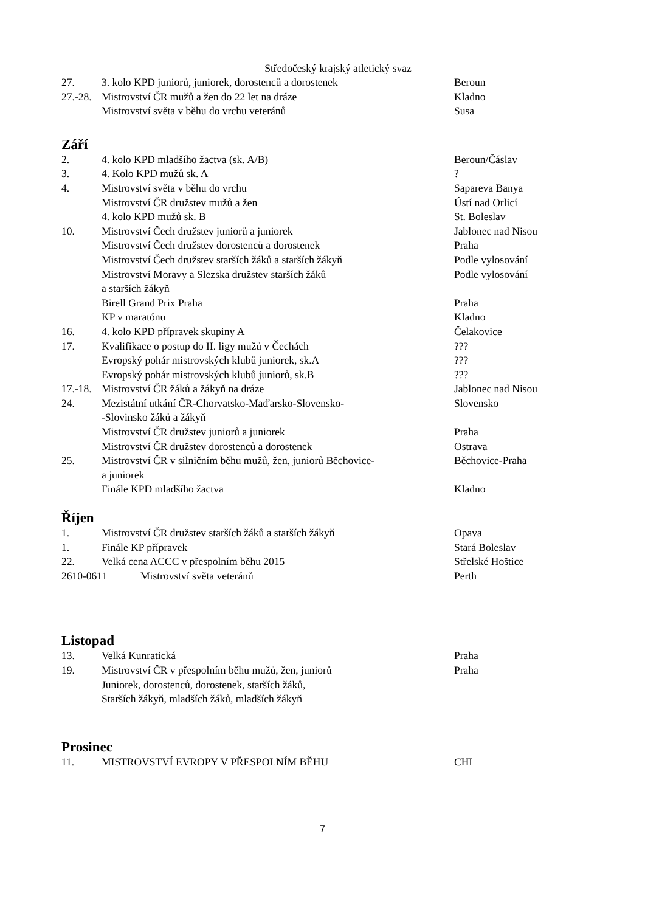Středočeský krajský atletický svaz
27. 3. kolo KPD juniorů, juniorek, dorostenců a dorostenek Beroun
27.-28.
Mistrovství ČR mužů a žen do 22 let na dráze Kladno
Mistrovství světa v běhu do vrchu veteránů Susa
Září
2. 4. kolo KPD mladšího žactva (sk. A/B) Beroun/Čáslav
3. 4. Kolo KPD mužů sk. A ?
4. Mistrovství světa v běhu do vrchu Sapareva Banya
Mistrovství ČR družstev mužů a žen Ústí nad Orlicí
4. kolo KPD mužů sk. B St. Boleslav
10. Mistrovství Čech družstev juniorů a juniorek Jablonec nad Nisou
Mistrovství Čech družstev dorostenců a dorostenek Praha
Mistrovství Čech družstev starších žáků a starších žákyň
Podle vylosování
Mistrovství Moravy a Slezska družstev starších žáků
a starších žákyň
Podle vylosování
Birell Grand Prix Praha Praha
KP v maratónu Kladno
16. 4. kolo KPD přípravek skupiny A Čelakovice
17. Kvalifikace o postup do II. ligy mužů v Čechách ???
Evropský pohár mistrovských klubů juniorek, sk.A ???
Evropský pohár mistrovských klubů juniorů, sk.B ???
17.-18.
Mistrovství ČR žáků a žákyň na dráze Jablonec nad Nisou
24. Mezistátní utkání ČR-Chorvatsko-Maďarsko-Slovensko-
-Slovinsko žáků a žákyň
Slovensko
Mistrovství ČR družstev juniorů a juniorek Praha
Mistrovství ČR družstev dorostenců a dorostenek Ostrava
25. Mistrovství ČR v silničním běhu mužů, žen, juniorů Běchovice-
a juniorek
Běchovice-Praha
Finále KPD mladšího žactva Kladno
Říjen
1. Mistrovství ČR družstev starších žáků a starších žákyň Opava
1. Finále KP přípravek Stará Boleslav
22. Velká cena ACCC v přespolním běhu 2015 Střelské Hoštice
2610-0611 Mistrovství světa veteránů Perth
Listopad
13. Velká Kunratická Praha
19. Mistrovství ČR v přespolním běhu mužů, žen, juniorů
Juniorek, dorostenců, dorostenek, starších žáků,
Starších žákyň, mladších žáků, mladších žákyň
Praha
Prosinec
11. MISTROVSTVÍ EVROPY V PŘESPOLNÍM BĚHU CHI
7